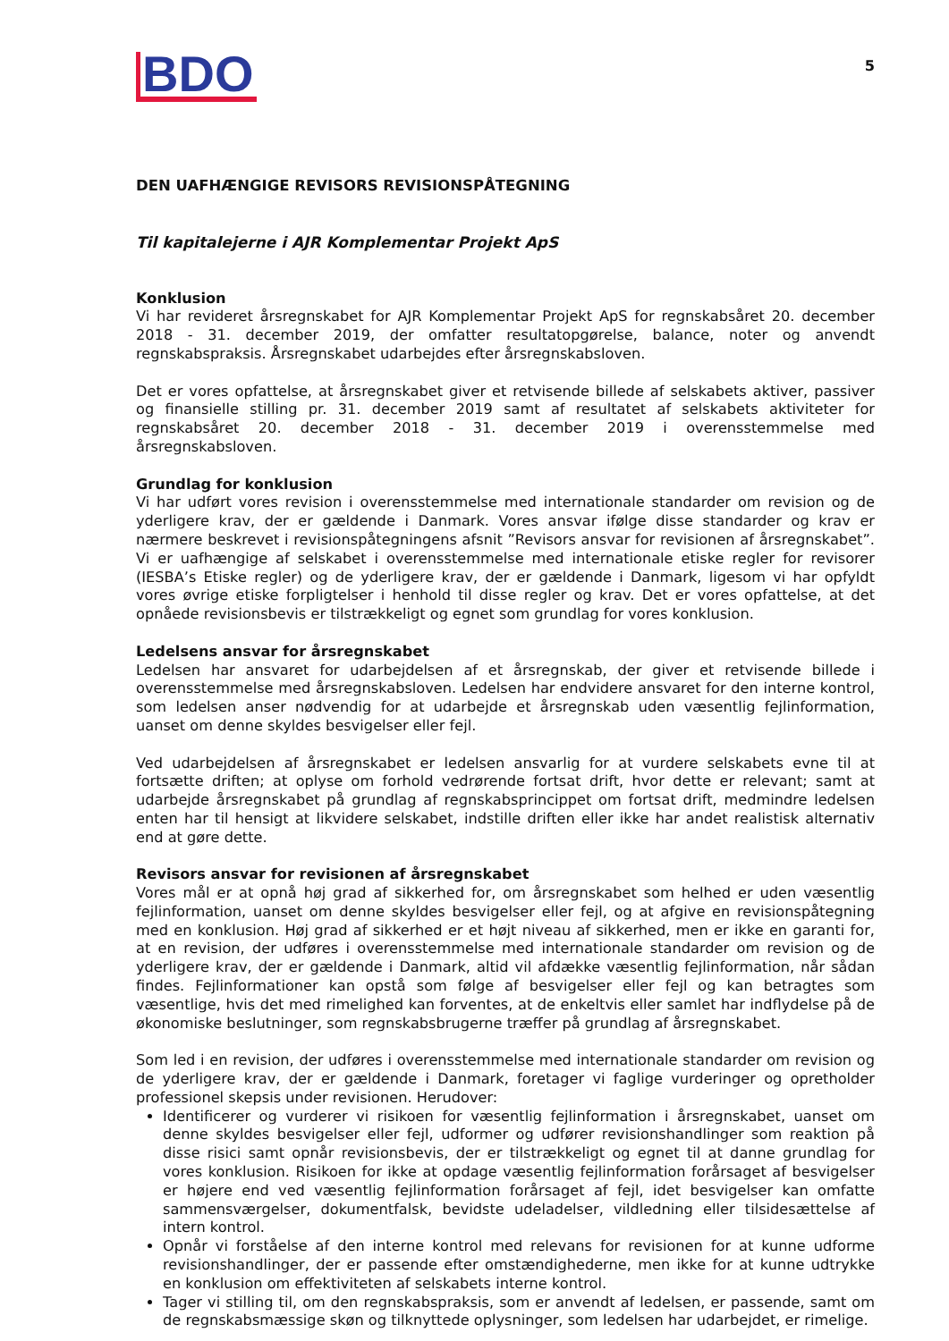BDO
5
DEN UAFHÆNGIGE REVISORS REVISIONSPÅTEGNING
Til kapitalejerne i AJR Komplementar Projekt ApS
Konklusion
Vi har revideret årsregnskabet for AJR Komplementar Projekt ApS for regnskabsåret 20. december 2018 - 31. december 2019, der omfatter resultatopgørelse, balance, noter og anvendt regnskabspraksis. Årsregnskabet udarbejdes efter årsregnskabsloven.
Det er vores opfattelse, at årsregnskabet giver et retvisende billede af selskabets aktiver, passiver og finansielle stilling pr. 31. december 2019 samt af resultatet af selskabets aktiviteter for regnskabsåret 20. december 2018 - 31. december 2019 i overensstemmelse med årsregnskabsloven.
Grundlag for konklusion
Vi har udført vores revision i overensstemmelse med internationale standarder om revision og de yderligere krav, der er gældende i Danmark. Vores ansvar ifølge disse standarder og krav er nærmere beskrevet i revisionspåtegningens afsnit ”Revisors ansvar for revisionen af årsregnskabet”. Vi er uafhængige af selskabet i overensstemmelse med internationale etiske regler for revisorer (IESBA’s Etiske regler) og de yderligere krav, der er gældende i Danmark, ligesom vi har opfyldt vores øvrige etiske forpligtelser i henhold til disse regler og krav. Det er vores opfattelse, at det opnåede revisionsbevis er tilstrækkeligt og egnet som grundlag for vores konklusion.
Ledelsens ansvar for årsregnskabet
Ledelsen har ansvaret for udarbejdelsen af et årsregnskab, der giver et retvisende billede i overensstemmelse med årsregnskabsloven. Ledelsen har endvidere ansvaret for den interne kontrol, som ledelsen anser nødvendig for at udarbejde et årsregnskab uden væsentlig fejlinformation, uanset om denne skyldes besvigelser eller fejl.
Ved udarbejdelsen af årsregnskabet er ledelsen ansvarlig for at vurdere selskabets evne til at fortsætte driften; at oplyse om forhold vedrørende fortsat drift, hvor dette er relevant; samt at udarbejde årsregnskabet på grundlag af regnskabsprincippet om fortsat drift, medmindre ledelsen enten har til hensigt at likvidere selskabet, indstille driften eller ikke har andet realistisk alternativ end at gøre dette.
Revisors ansvar for revisionen af årsregnskabet
Vores mål er at opnå høj grad af sikkerhed for, om årsregnskabet som helhed er uden væsentlig fejlinformation, uanset om denne skyldes besvigelser eller fejl, og at afgive en revisionspåtegning med en konklusion. Høj grad af sikkerhed er et højt niveau af sikkerhed, men er ikke en garanti for, at en revision, der udføres i overensstemmelse med internationale standarder om revision og de yderligere krav, der er gældende i Danmark, altid vil afdække væsentlig fejlinformation, når sådan findes. Fejlinformationer kan opstå som følge af besvigelser eller fejl og kan betragtes som væsentlige, hvis det med rimelighed kan forventes, at de enkeltvis eller samlet har indflydelse på de økonomiske beslutninger, som regnskabsbrugerne træffer på grundlag af årsregnskabet.
Som led i en revision, der udføres i overensstemmelse med internationale standarder om revision og de yderligere krav, der er gældende i Danmark, foretager vi faglige vurderinger og opretholder professionel skepsis under revisionen. Herudover:
Identificerer og vurderer vi risikoen for væsentlig fejlinformation i årsregnskabet, uanset om denne skyldes besvigelser eller fejl, udformer og udfører revisionshandlinger som reaktion på disse risici samt opnår revisionsbevis, der er tilstrækkeligt og egnet til at danne grundlag for vores konklusion. Risikoen for ikke at opdage væsentlig fejlinformation forårsaget af besvigelser er højere end ved væsentlig fejlinformation forårsaget af fejl, idet besvigelser kan omfatte sammensværgelser, dokumentfalsk, bevidste udeladelser, vildledning eller tilsidesættelse af intern kontrol.
Opnår vi forståelse af den interne kontrol med relevans for revisionen for at kunne udforme revisionshandlinger, der er passende efter omstændighederne, men ikke for at kunne udtrykke en konklusion om effektiviteten af selskabets interne kontrol.
Tager vi stilling til, om den regnskabspraksis, som er anvendt af ledelsen, er passende, samt om de regnskabsmæssige skøn og tilknyttede oplysninger, som ledelsen har udarbejdet, er rimelige.